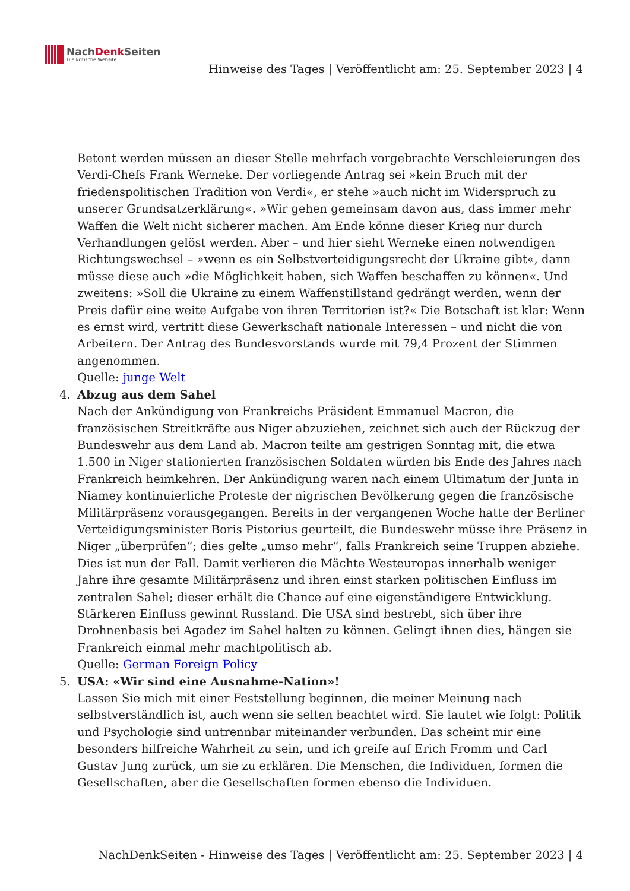NachDenk Seiten
Die kritische Website
Hinweise des Tages | Veröffentlicht am: 25. September 2023 | 4
Betont werden müssen an dieser Stelle mehrfach vorgebrachte Verschleierungen des Verdi-Chefs Frank Werneke. Der vorliegende Antrag sei »kein Bruch mit der friedenspolitischen Tradition von Verdi«, er stehe »auch nicht im Widerspruch zu unserer Grundsatzerklärung«. »Wir gehen gemeinsam davon aus, dass immer mehr Waffen die Welt nicht sicherer machen. Am Ende könne dieser Krieg nur durch Verhandlungen gelöst werden. Aber – und hier sieht Werneke einen notwendigen Richtungswechsel – »wenn es ein Selbstverteidigungsrecht der Ukraine gibt«, dann müsse diese auch »die Möglichkeit haben, sich Waffen beschaffen zu können«. Und zweitens: »Soll die Ukraine zu einem Waffenstillstand gedrängt werden, wenn der Preis dafür eine weite Aufgabe von ihren Territorien ist?« Die Botschaft ist klar: Wenn es ernst wird, vertritt diese Gewerkschaft nationale Interessen – und nicht die von Arbeitern. Der Antrag des Bundesvorstands wurde mit 79,4 Prozent der Stimmen angenommen.
Quelle: junge Welt
4. Abzug aus dem Sahel
Nach der Ankündigung von Frankreichs Präsident Emmanuel Macron, die französischen Streitkräfte aus Niger abzuziehen, zeichnet sich auch der Rückzug der Bundeswehr aus dem Land ab. Macron teilte am gestrigen Sonntag mit, die etwa 1.500 in Niger stationierten französischen Soldaten würden bis Ende des Jahres nach Frankreich heimkehren. Der Ankündigung waren nach einem Ultimatum der Junta in Niamey kontinuierliche Proteste der nigrischen Bevölkerung gegen die französische Militärpräsenz vorausgegangen. Bereits in der vergangenen Woche hatte der Berliner Verteidigungsminister Boris Pistorius geurteilt, die Bundeswehr müsse ihre Präsenz in Niger „überprüfen“; dies gelte „umso mehr“, falls Frankreich seine Truppen abziehe. Dies ist nun der Fall. Damit verlieren die Mächte Westeuropas innerhalb weniger Jahre ihre gesamte Militärpräsenz und ihren einst starken politischen Einfluss im zentralen Sahel; dieser erhält die Chance auf eine eigenständigere Entwicklung. Stärkeren Einfluss gewinnt Russland. Die USA sind bestrebt, sich über ihre Drohnenbasis bei Agadez im Sahel halten zu können. Gelingt ihnen dies, hängen sie Frankreich einmal mehr machtpolitisch ab.
Quelle: German Foreign Policy
5. USA: «Wir sind eine Ausnahme-Nation»!
Lassen Sie mich mit einer Feststellung beginnen, die meiner Meinung nach selbstverständlich ist, auch wenn sie selten beachtet wird. Sie lautet wie folgt: Politik und Psychologie sind untrennbar miteinander verbunden. Das scheint mir eine besonders hilfreiche Wahrheit zu sein, und ich greife auf Erich Fromm und Carl Gustav Jung zurück, um sie zu erklären. Die Menschen, die Individuen, formen die Gesellschaften, aber die Gesellschaften formen ebenso die Individuen.
NachDenkSeiten - Hinweise des Tages | Veröffentlicht am: 25. September 2023 | 4